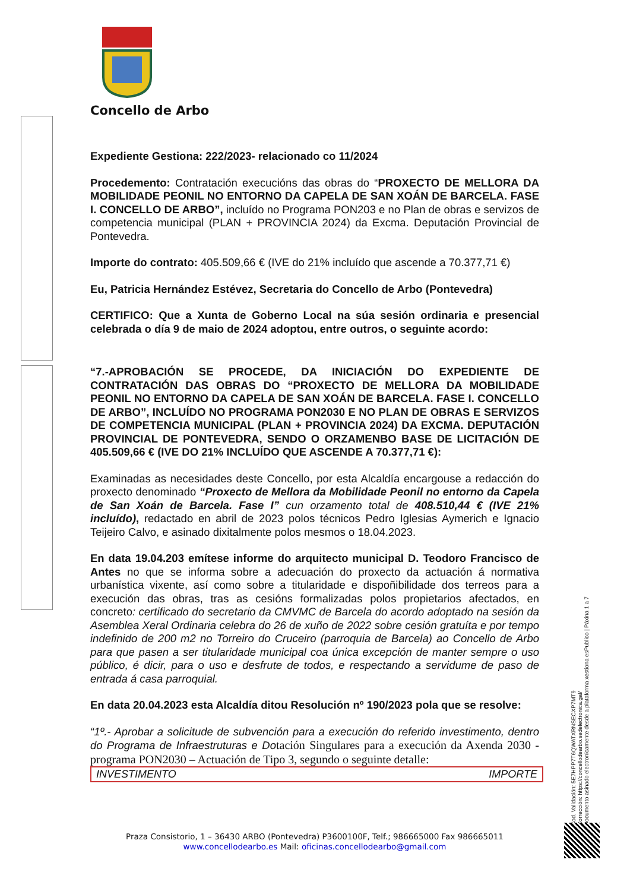Concello de Arbo
Expediente Gestiona: 222/2023- relacionado co 11/2024
Procedemento: Contratación execucións das obras do “PROXECTO DE MELLORA DA MOBILIDADE PEONIL NO ENTORNO DA CAPELA DE SAN XOÁN DE BARCELA. FASE I. CONCELLO DE ARBO”, incluído no Programa PON203 e no Plan de obras e servizos de competencia municipal (PLAN + PROVINCIA 2024) da Excma. Deputación Provincial de Pontevedra.
Importe do contrato: 405.509,66 € (IVE do 21% incluído que ascende a 70.377,71 €)
Eu, Patricia Hernández Estévez, Secretaria do Concello de Arbo (Pontevedra)
CERTIFICO: Que a Xunta de Goberno Local na súa sesión ordinaria e presencial celebrada o día 9 de maio de 2024 adoptou, entre outros, o seguinte acordo:
“7.-APROBACIÓN SE PROCEDE, DA INICIACIÓN DO EXPEDIENTE DE CONTRATACIÓN DAS OBRAS DO “PROXECTO DE MELLORA DA MOBILIDADE PEONIL NO ENTORNO DA CAPELA DE SAN XOÁN DE BARCELA. FASE I. CONCELLO DE ARBO”, INCLUÍDO NO PROGRAMA PON2030 E NO PLAN DE OBRAS E SERVIZOS DE COMPETENCIA MUNICIPAL (PLAN + PROVINCIA 2024) DA EXCMA. DEPUTACIÓN PROVINCIAL DE PONTEVEDRA, SENDO O ORZAMENBO BASE DE LICITACIÓN DE 405.509,66 € (IVE DO 21% INCLUÍDO QUE ASCENDE A 70.377,71 €):
Examinadas as necesidades deste Concello, por esta Alcaldía encargouse a redacción do proxecto denominado “Proxecto de Mellora da Mobilidade Peonil no entorno da Capela de San Xoán de Barcela. Fase I” cun orzamento total de 408.510,44 € (IVE 21% incluído), redactado en abril de 2023 polos técnicos Pedro Iglesias Aymerich e Ignacio Teijeiro Calvo, e asinado dixitalmente polos mesmos o 18.04.2023.
En data 19.04.203 emítese informe do arquitecto municipal D. Teodoro Francisco de Antes no que se informa sobre a adecuación do proxecto da actuación á normativa urbanística vixente, así como sobre a titularidade e dispoñibilidade dos terreos para a execución das obras, tras as cesións formalizadas polos propietarios afectados, en concreto: certificado do secretario da CMVMC de Barcela do acordo adoptado na sesión da Asemblea Xeral Ordinaria celebra do 26 de xuño de 2022 sobre cesión gratuíta e por tempo indefinido de 200 m2 no Torreiro do Cruceiro (parroquia de Barcela) ao Concello de Arbo para que pasen a ser titularidade municipal coa única excepción de manter sempre o uso público, é dicir, para o uso e desfrute de todos, e respectando a servidume de paso de entrada á casa parroquial.
En data 20.04.2023 esta Alcaldía ditou Resolución nº 190/2023 pola que se resolve:
“1º.- Aprobar a solicitude de subvención para a execución do referido investimento, dentro do Programa de Infraestruturas e Do tación Singulares para a execución da Axenda 2030 - programa PON2030 – Actuación de Tipo 3, segundo o seguinte detalle:
| INVESTIMENTO | IMPORTE |
Praza Consistorio, 1 – 36430 ARBO (Pontevedra) P3600100F, Telf.; 986665000 Fax 986665011
www.concellodearbo.es Mail: oficinas.concellodearbo@gmail.com
Cod. Validación: 5E7HPP7T6QWATXRNSECXP7MT9
Corrección: https://concellodearbo.sedelectronica.gal/
Documento asinado electronicamente desde a plataforma xestiona esPublico | Páxina 1 a 7